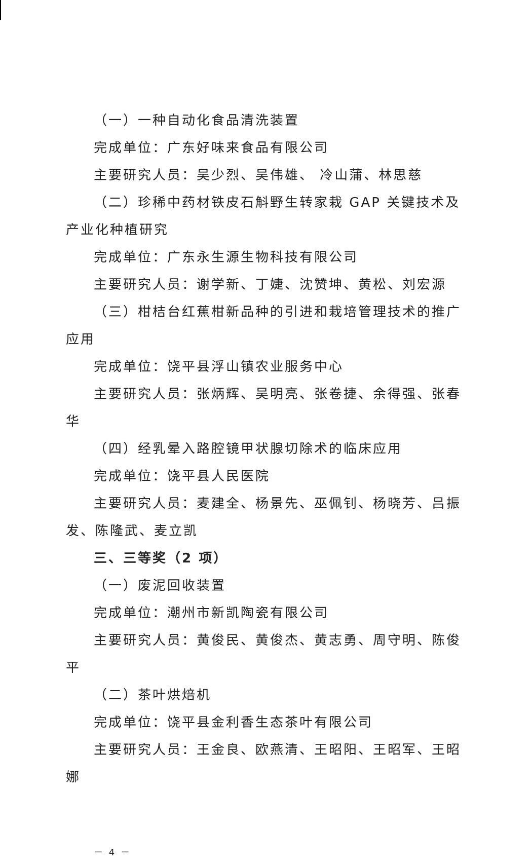（一）一种自动化食品清洗装置
完成单位：广东好味来食品有限公司
主要研究人员：吴少烈、吴伟雄、 冷山蒲、林思慈
（二）珍稀中药材铁皮石斛野生转家栽 GAP 关键技术及产业化种植研究
完成单位：广东永生源生物科技有限公司
主要研究人员：谢学新、丁婕、沈赞坤、黄松、刘宏源
（三）柑桔台红蕉柑新品种的引进和栽培管理技术的推广应用
完成单位：饶平县浮山镇农业服务中心
主要研究人员：张炳辉、吴明亮、张卷捷、余得强、张春华
（四）经乳晕入路腔镜甲状腺切除术的临床应用
完成单位：饶平县人民医院
主要研究人员：麦建全、杨景先、巫佩钊、杨晓芳、吕振发、陈隆武、麦立凯
三、三等奖（2 项）
（一）废泥回收装置
完成单位：潮州市新凯陶瓷有限公司
主要研究人员：黄俊民、黄俊杰、黄志勇、周守明、陈俊平
（二）茶叶烘焙机
完成单位：饶平县金利香生态茶叶有限公司
主要研究人员：王金良、欧燕清、王昭阳、王昭军、王昭娜
－ 4 －